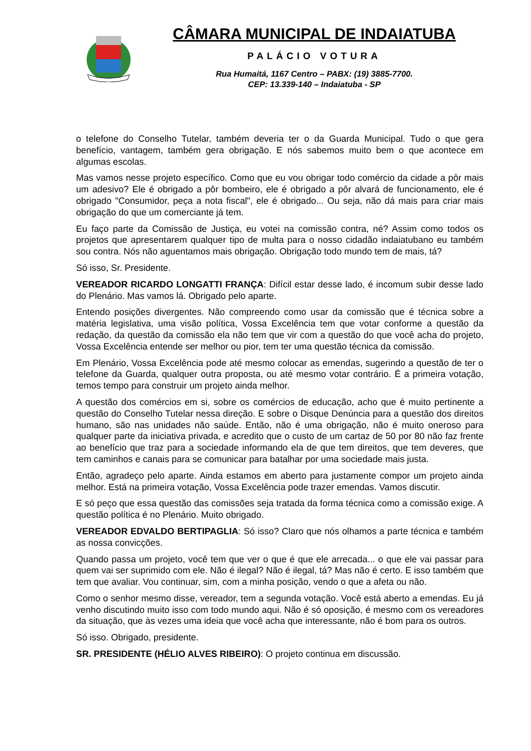CÂMARA MUNICIPAL DE INDAIATUBA
PALÁCIO VOTURA
Rua Humaitá, 1167 Centro – PABX: (19) 3885-7700.
CEP: 13.339-140 – Indaiatuba - SP
o telefone do Conselho Tutelar, também deveria ter o da Guarda Municipal. Tudo o que gera benefício, vantagem, também gera obrigação. E nós sabemos muito bem o que acontece em algumas escolas.
Mas vamos nesse projeto específico. Como que eu vou obrigar todo comércio da cidade a pôr mais um adesivo? Ele é obrigado a pôr bombeiro, ele é obrigado a pôr alvará de funcionamento, ele é obrigado "Consumidor, peça a nota fiscal", ele é obrigado... Ou seja, não dá mais para criar mais obrigação do que um comerciante já tem.
Eu faço parte da Comissão de Justiça, eu votei na comissão contra, né? Assim como todos os projetos que apresentarem qualquer tipo de multa para o nosso cidadão indaiatubano eu também sou contra. Nós não aguentamos mais obrigação. Obrigação todo mundo tem de mais, tá?
Só isso, Sr. Presidente.
VEREADOR RICARDO LONGATTI FRANÇA: Difícil estar desse lado, é incomum subir desse lado do Plenário. Mas vamos lá. Obrigado pelo aparte.
Entendo posições divergentes. Não compreendo como usar da comissão que é técnica sobre a matéria legislativa, uma visão política, Vossa Excelência tem que votar conforme a questão da redação, da questão da comissão ela não tem que vir com a questão do que você acha do projeto, Vossa Excelência entende ser melhor ou pior, tem ter uma questão técnica da comissão.
Em Plenário, Vossa Excelência pode até mesmo colocar as emendas, sugerindo a questão de ter o telefone da Guarda, qualquer outra proposta, ou até mesmo votar contrário. É a primeira votação, temos tempo para construir um projeto ainda melhor.
A questão dos comércios em si, sobre os comércios de educação, acho que é muito pertinente a questão do Conselho Tutelar nessa direção. E sobre o Disque Denúncia para a questão dos direitos humano, são nas unidades não saúde. Então, não é uma obrigação, não é muito oneroso para qualquer parte da iniciativa privada, e acredito que o custo de um cartaz de 50 por 80 não faz frente ao benefício que traz para a sociedade informando ela de que tem direitos, que tem deveres, que tem caminhos e canais para se comunicar para batalhar por uma sociedade mais justa.
Então, agradeço pelo aparte. Ainda estamos em aberto para justamente compor um projeto ainda melhor. Está na primeira votação, Vossa Excelência pode trazer emendas. Vamos discutir.
E só peço que essa questão das comissões seja tratada da forma técnica como a comissão exige. A questão política é no Plenário. Muito obrigado.
VEREADOR EDVALDO BERTIPAGLIA: Só isso? Claro que nós olhamos a parte técnica e também as nossa convicções.
Quando passa um projeto, você tem que ver o que é que ele arrecada... o que ele vai passar para quem vai ser suprimido com ele. Não é ilegal? Não é ilegal, tá? Mas não é certo. E isso também que tem que avaliar. Vou continuar, sim, com a minha posição, vendo o que a afeta ou não.
Como o senhor mesmo disse, vereador, tem a segunda votação. Você está aberto a emendas. Eu já venho discutindo muito isso com todo mundo aqui. Não é só oposição, é mesmo com os vereadores da situação, que às vezes uma ideia que você acha que interessante, não é bom para os outros.
Só isso. Obrigado, presidente.
SR. PRESIDENTE (HÉLIO ALVES RIBEIRO): O projeto continua em discussão.